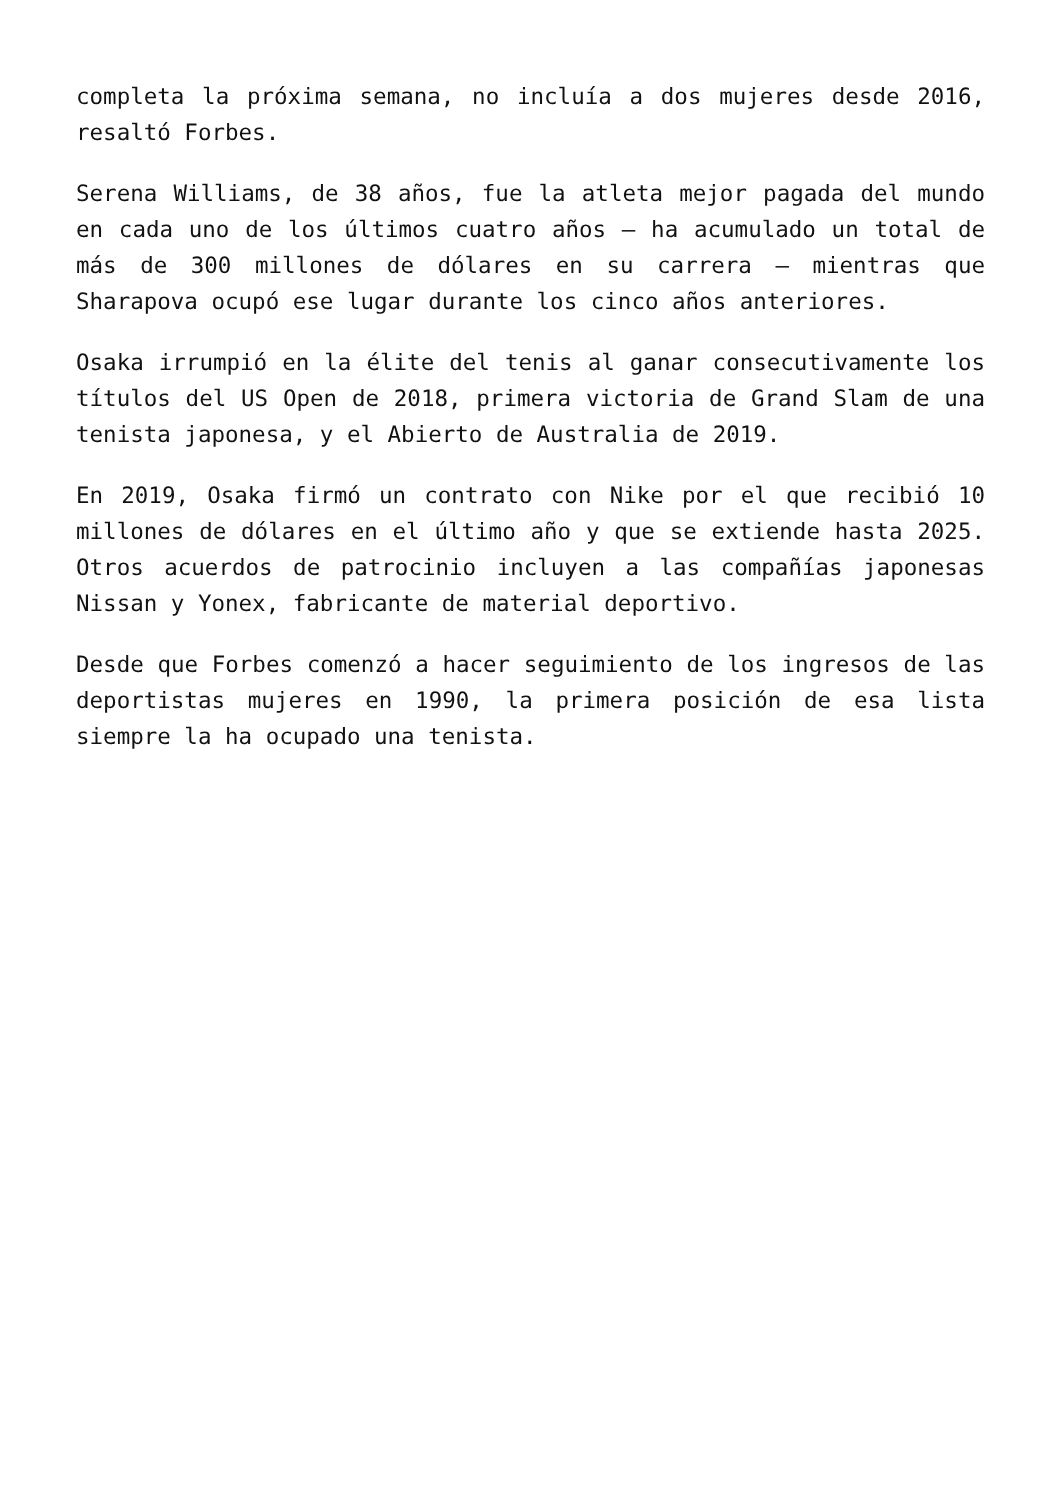completa la próxima semana, no incluía a dos mujeres desde 2016, resaltó Forbes.
Serena Williams, de 38 años, fue la atleta mejor pagada del mundo en cada uno de los últimos cuatro años — ha acumulado un total de más de 300 millones de dólares en su carrera — mientras que Sharapova ocupó ese lugar durante los cinco años anteriores.
Osaka irrumpió en la élite del tenis al ganar consecutivamente los títulos del US Open de 2018, primera victoria de Grand Slam de una tenista japonesa, y el Abierto de Australia de 2019.
En 2019, Osaka firmó un contrato con Nike por el que recibió 10 millones de dólares en el último año y que se extiende hasta 2025. Otros acuerdos de patrocinio incluyen a las compañías japonesas Nissan y Yonex, fabricante de material deportivo.
Desde que Forbes comenzó a hacer seguimiento de los ingresos de las deportistas mujeres en 1990, la primera posición de esa lista siempre la ha ocupado una tenista.